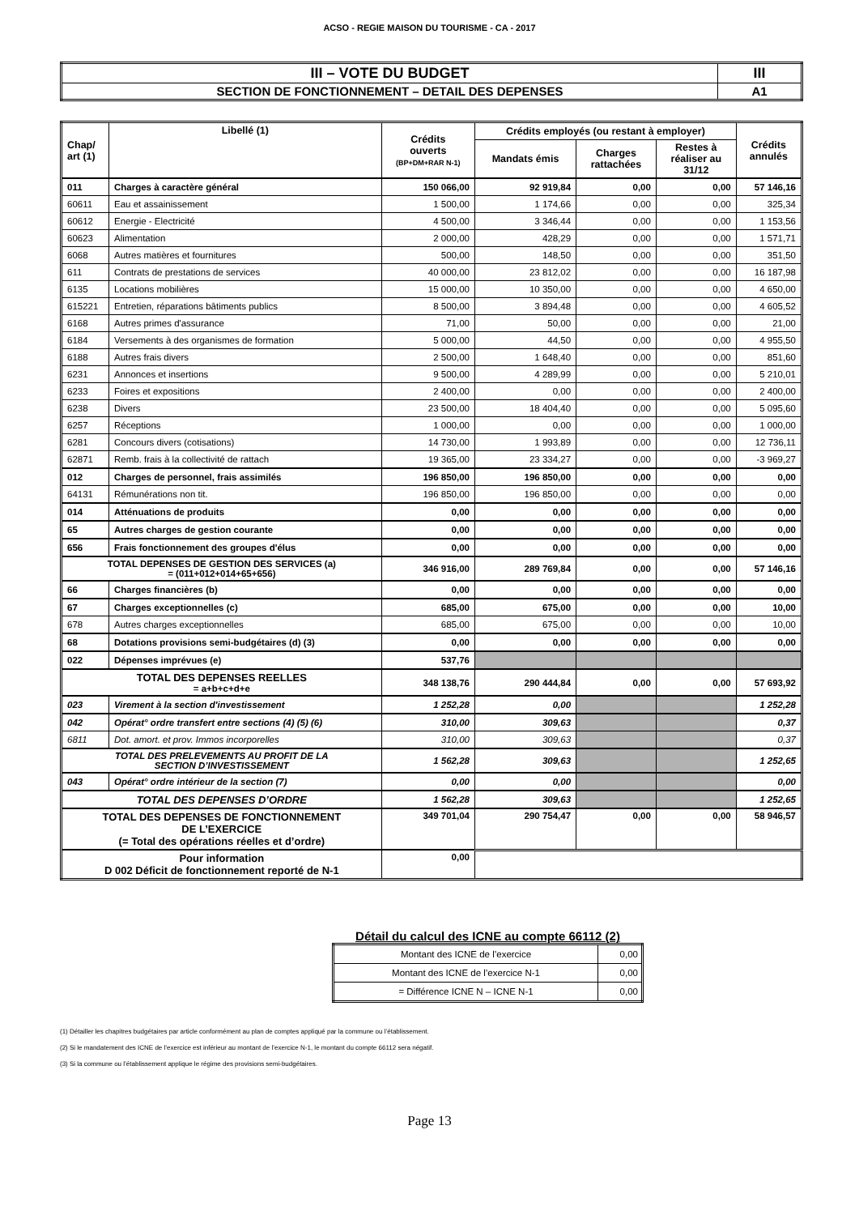ACSO - REGIE MAISON DU TOURISME - CA - 2017
| III – VOTE DU BUDGET | III |
| SECTION DE FONCTIONNEMENT – DETAIL DES DEPENSES | A1 |
| Chap/ art (1) | Libellé (1) | Crédits ouverts (BP+DM+RAR N-1) | Crédits employés (ou restant à employer) | | | Crédits annulés |
| --- | --- | --- | --- | --- | --- | --- |
| | | | Mandats émis | Charges rattachées | Restes à réaliser au 31/12 | |
| 011 | Charges à caractère général | 150 066,00 | 92 919,84 | 0,00 | 0,00 | 57 146,16 |
| 60611 | Eau et assainissement | 1 500,00 | 1 174,66 | 0,00 | 0,00 | 325,34 |
| 60612 | Energie - Electricité | 4 500,00 | 3 346,44 | 0,00 | 0,00 | 1 153,56 |
| 60623 | Alimentation | 2 000,00 | 428,29 | 0,00 | 0,00 | 1 571,71 |
| 6068 | Autres matières et fournitures | 500,00 | 148,50 | 0,00 | 0,00 | 351,50 |
| 611 | Contrats de prestations de services | 40 000,00 | 23 812,02 | 0,00 | 0,00 | 16 187,98 |
| 6135 | Locations mobilières | 15 000,00 | 10 350,00 | 0,00 | 0,00 | 4 650,00 |
| 615221 | Entretien, réparations bâtiments publics | 8 500,00 | 3 894,48 | 0,00 | 0,00 | 4 605,52 |
| 6168 | Autres primes d'assurance | 71,00 | 50,00 | 0,00 | 0,00 | 21,00 |
| 6184 | Versements à des organismes de formation | 5 000,00 | 44,50 | 0,00 | 0,00 | 4 955,50 |
| 6188 | Autres frais divers | 2 500,00 | 1 648,40 | 0,00 | 0,00 | 851,60 |
| 6231 | Annonces et insertions | 9 500,00 | 4 289,99 | 0,00 | 0,00 | 5 210,01 |
| 6233 | Foires et expositions | 2 400,00 | 0,00 | 0,00 | 0,00 | 2 400,00 |
| 6238 | Divers | 23 500,00 | 18 404,40 | 0,00 | 0,00 | 5 095,60 |
| 6257 | Réceptions | 1 000,00 | 0,00 | 0,00 | 0,00 | 1 000,00 |
| 6281 | Concours divers (cotisations) | 14 730,00 | 1 993,89 | 0,00 | 0,00 | 12 736,11 |
| 62871 | Remb. frais à la collectivité de rattach | 19 365,00 | 23 334,27 | 0,00 | 0,00 | -3 969,27 |
| 012 | Charges de personnel, frais assimilés | 196 850,00 | 196 850,00 | 0,00 | 0,00 | 0,00 |
| 64131 | Rémunérations non tit. | 196 850,00 | 196 850,00 | 0,00 | 0,00 | 0,00 |
| 014 | Atténuations de produits | 0,00 | 0,00 | 0,00 | 0,00 | 0,00 |
| 65 | Autres charges de gestion courante | 0,00 | 0,00 | 0,00 | 0,00 | 0,00 |
| 656 | Frais fonctionnement des groupes d'élus | 0,00 | 0,00 | 0,00 | 0,00 | 0,00 |
| TOTAL DEPENSES DE GESTION DES SERVICES (a) = (011+012+014+65+656) | | 346 916,00 | 289 769,84 | 0,00 | 0,00 | 57 146,16 |
| 66 | Charges financières (b) | 0,00 | 0,00 | 0,00 | 0,00 | 0,00 |
| 67 | Charges exceptionnelles (c) | 685,00 | 675,00 | 0,00 | 0,00 | 10,00 |
| 678 | Autres charges exceptionnelles | 685,00 | 675,00 | 0,00 | 0,00 | 10,00 |
| 68 | Dotations provisions semi-budgétaires (d) (3) | 0,00 | 0,00 | 0,00 | 0,00 | 0,00 |
| 022 | Dépenses imprévues (e) | 537,76 | | | | |
| TOTAL DES DEPENSES REELLES = a+b+c+d+e | | 348 138,76 | 290 444,84 | 0,00 | 0,00 | 57 693,92 |
| 023 | Virement à la section d'investissement | 1 252,28 | 0,00 | | | 1 252,28 |
| 042 | Opérat° ordre transfert entre sections (4) (5) (6) | 310,00 | 309,63 | | | 0,37 |
| 6811 | Dot. amort. et prov. Immos incorporelles | 310,00 | 309,63 | | | 0,37 |
| TOTAL DES PRELEVEMENTS AU PROFIT DE LA SECTION D’INVESTISSEMENT | | 1 562,28 | 309,63 | | | 1 252,65 |
| 043 | Opérat° ordre intérieur de la section (7) | 0,00 | 0,00 | | | 0,00 |
| TOTAL DES DEPENSES D’ORDRE | | 1 562,28 | 309,63 | | | 1 252,65 |
| TOTAL DES DEPENSES DE FONCTIONNEMENT DE L’EXERCICE (= Total des opérations réelles et d’ordre) | | 349 701,04 | 290 754,47 | 0,00 | 0,00 | 58 946,57 |
| Pour information D 002 Déficit de fonctionnement reporté de N-1 | | 0,00 | | | | |
Détail du calcul des ICNE au compte 66112 (2)
| Montant des ICNE de l’exercice | 0,00 |
| Montant des ICNE de l’exercice N-1 | 0,00 |
| = Différence ICNE N – ICNE N-1 | 0,00 |
(1) Détailler les chapitres budgétaires par article conformément au plan de comptes appliqué par la commune ou l’établissement.
(2) Si le mandatement des ICNE de l’exercice est inférieur au montant de l’exercice N-1, le montant du compte 66112 sera négatif.
(3) Si la commune ou l’établissement applique le régime des provisions semi-budgétaires.
Page 13